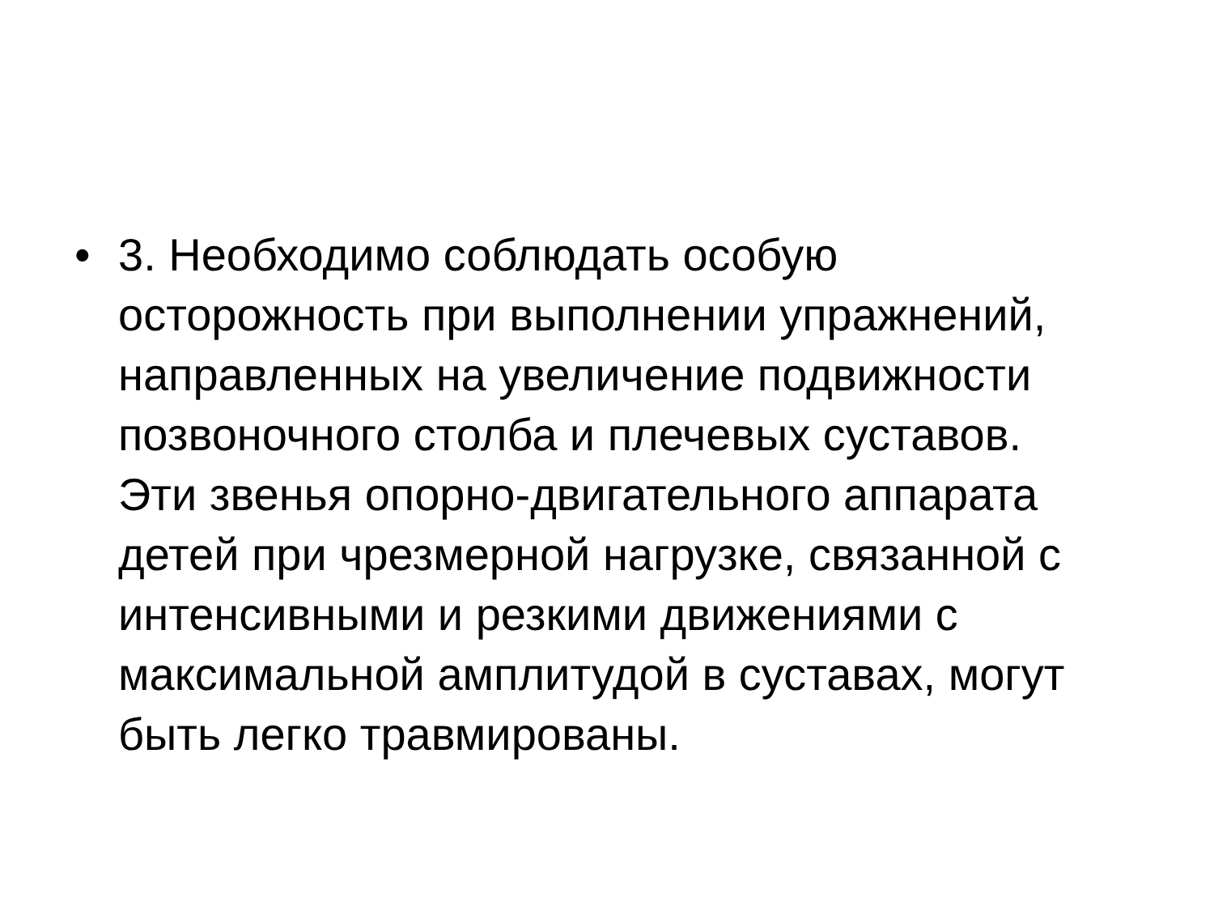• 3. Необходимо соблюдать особую
осторожность при выполнении упражнений,
направленных на увеличение подвижности
позвоночного столба и плечевых суставов.
Эти звенья опорно-двигательного аппарата
детей при чрезмерной нагрузке, связанной с
интенсивными и резкими движениями с
максимальной амплитудой в суставах, могут
быть легко травмированы.